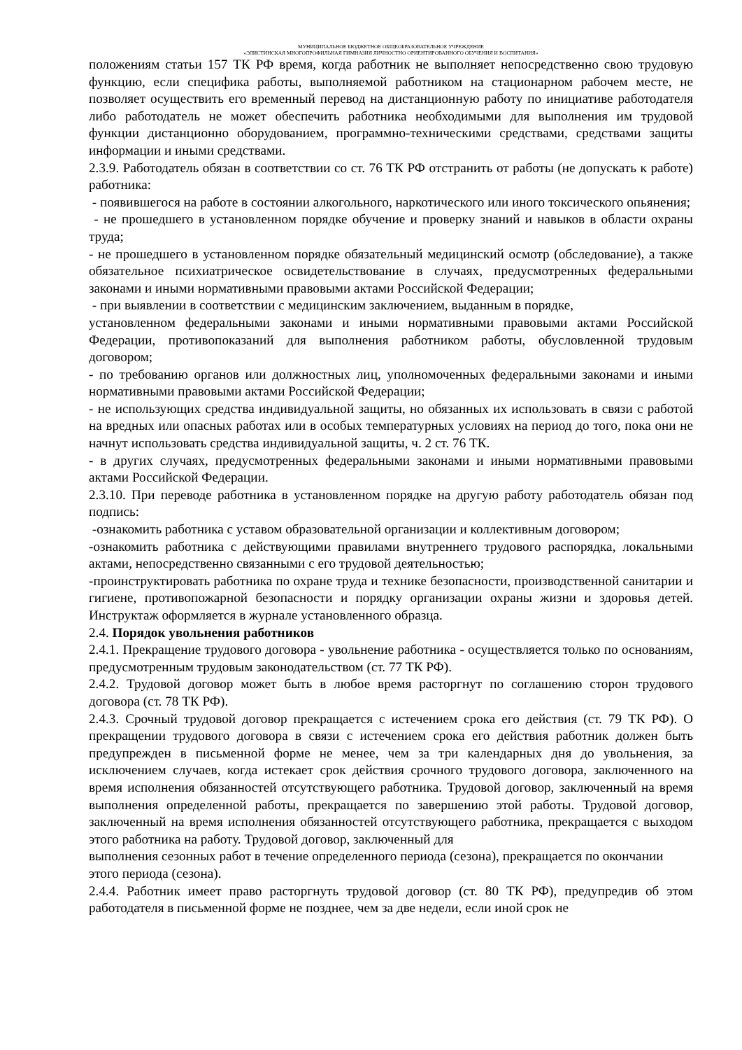МУНИЦИПАЛЬНОЕ БЮДЖЕТНОЕ ОБЩЕОБРАЗОВАТЕЛЬНОЕ УЧРЕЖДЕНИЕ
«ЭЛИСТИНСКАЯ МНОГОПРОФИЛЬНАЯ ГИМНАЗИЯ ЛИЧНОСТНО ОРИЕНТИРОВАННОГО ОБУЧЕНИЯ И ВОСПИТАНИЯ»
положениям статьи 157 ТК РФ время, когда работник не выполняет непосредственно свою трудовую функцию, если специфика работы, выполняемой работником на стационарном рабочем месте, не позволяет осуществить его временный перевод на дистанционную работу по инициативе работодателя либо работодатель не может обеспечить работника необходимыми для выполнения им трудовой функции дистанционно оборудованием, программно-техническими средствами, средствами защиты информации и иными средствами.
2.3.9. Работодатель обязан в соответствии со ст. 76 ТК РФ отстранить от работы (не допускать к работе) работника:
- появившегося на работе в состоянии алкогольного, наркотического или иного токсического опьянения;
- не прошедшего в установленном порядке обучение и проверку знаний и навыков в области охраны труда;
- не прошедшего в установленном порядке обязательный медицинский осмотр (обследование), а также обязательное психиатрическое освидетельствование в случаях, предусмотренных федеральными законами и иными нормативными правовыми актами Российской Федерации;
- при выявлении в соответствии с медицинским заключением, выданным в порядке,
установленном федеральными законами и иными нормативными правовыми актами Российской Федерации, противопоказаний для выполнения работником работы, обусловленной трудовым договором;
- по требованию органов или должностных лиц, уполномоченных федеральными законами и иными нормативными правовыми актами Российской Федерации;
- не использующих средства индивидуальной защиты, но обязанных их использовать в связи с работой на вредных или опасных работах или в особых температурных условиях на период до того, пока они не начнут использовать средства индивидуальной защиты, ч. 2 ст. 76 ТК.
- в других случаях, предусмотренных федеральными законами и иными нормативными правовыми актами Российской Федерации.
2.3.10. При переводе работника в установленном порядке на другую работу работодатель обязан под подпись:
-ознакомить работника с уставом образовательной организации и коллективным договором;
-ознакомить работника с действующими правилами внутреннего трудового распорядка, локальными актами, непосредственно связанными с его трудовой деятельностью;
-проинструктировать работника по охране труда и технике безопасности, производственной санитарии и гигиене, противопожарной безопасности и порядку организации охраны жизни и здоровья детей. Инструктаж оформляется в журнале установленного образца.
2.4. Порядок увольнения работников
2.4.1. Прекращение трудового договора - увольнение работника - осуществляется только по основаниям, предусмотренным трудовым законодательством (ст. 77 ТК РФ).
2.4.2. Трудовой договор может быть в любое время расторгнут по соглашению сторон трудового договора (ст. 78 ТК РФ).
2.4.3. Срочный трудовой договор прекращается с истечением срока его действия (ст. 79 ТК РФ). О прекращении трудового договора в связи с истечением срока его действия работник должен быть предупрежден в письменной форме не менее, чем за три календарных дня до увольнения, за исключением случаев, когда истекает срок действия срочного трудового договора, заключенного на время исполнения обязанностей отсутствующего работника. Трудовой договор, заключенный на время выполнения определенной работы, прекращается по завершению этой работы. Трудовой договор, заключенный на время исполнения обязанностей отсутствующего работника, прекращается с выходом этого работника на работу. Трудовой договор, заключенный для
выполнения сезонных работ в течение определенного периода (сезона), прекращается по окончании этого периода (сезона).
2.4.4. Работник имеет право расторгнуть трудовой договор (ст. 80 ТК РФ), предупредив об этом работодателя в письменной форме не позднее, чем за две недели, если иной срок не